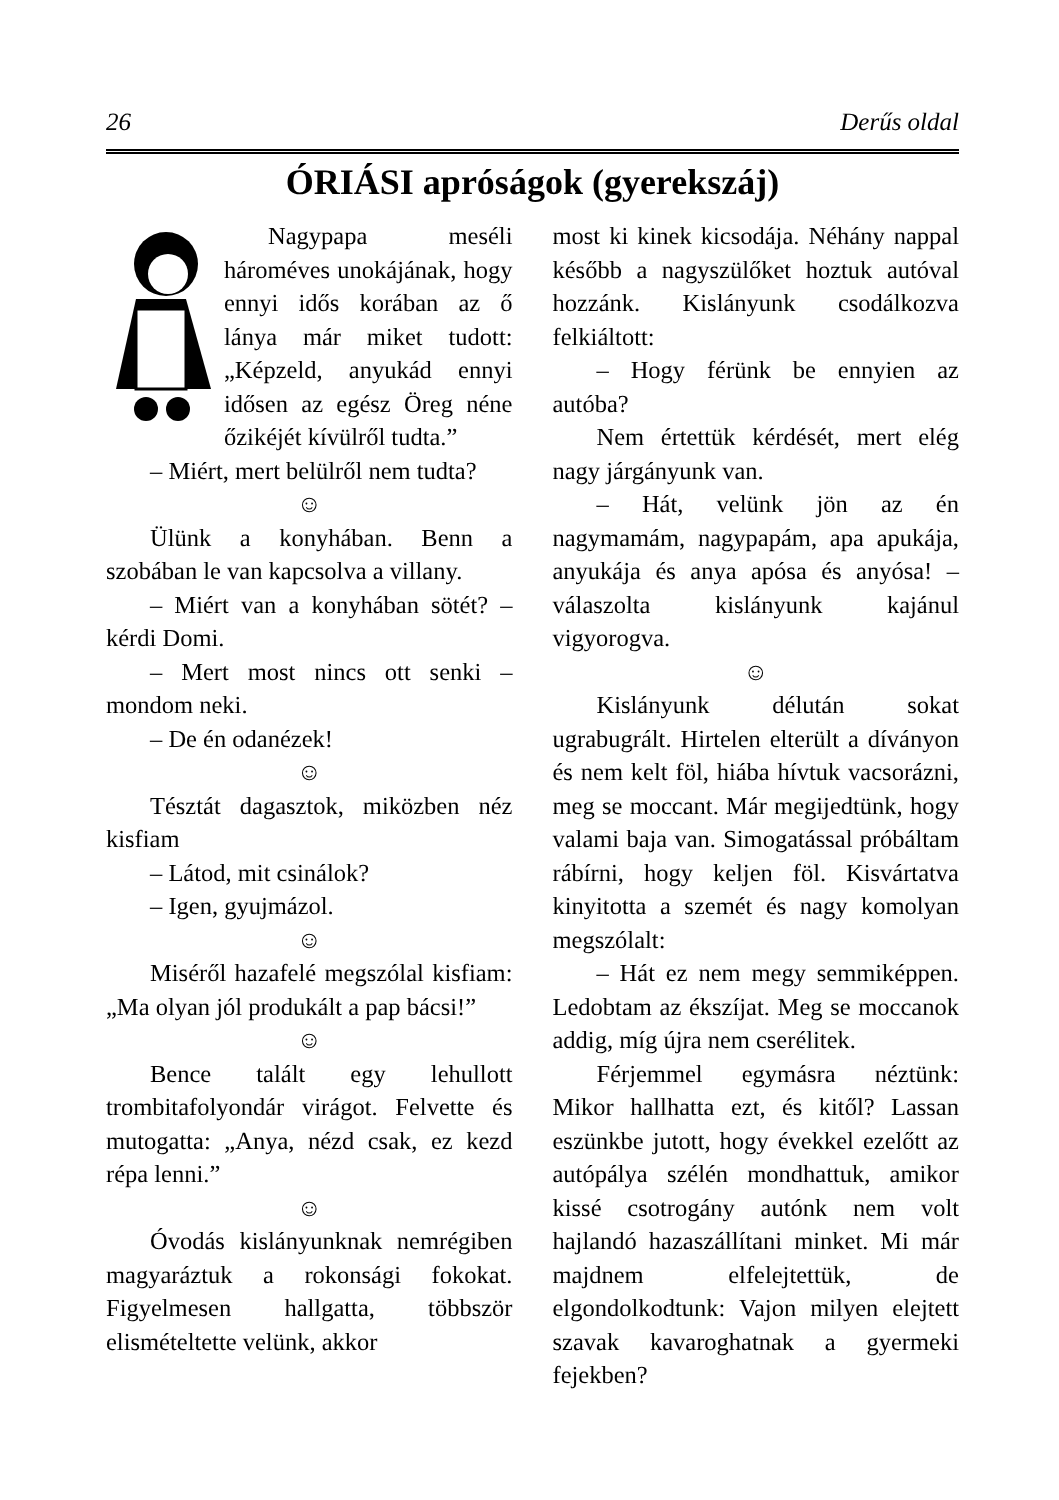26 Derűs oldal
ÓRIÁSI apróságok (gyerekszáj)
Nagypapa meséli háromé­ves unokájának, hogy ennyi idős korában az ő lánya már miket tudott: „Képzeld, anyukád ennyi idősen az egész Öreg néne őzikéjét kívülről tudta.”
– Miért, mert belülről nem tudta?
☺
Ülünk a konyhában. Benn a szobában le van kapcsolva a villany.
– Miért van a konyhában sötét? – kérdi Domi.
– Mert most nincs ott senki – mondom neki.
– De én odanézek!
☺
Tésztát dagasztok, miközben néz kisfiam
– Látod, mit csinálok?
– Igen, gyujmázol.
☺
Miséről hazafelé megszólal kisfiam: „Ma olyan jól produkált a pap bácsi!”
☺
Bence talált egy lehullott trombitafolyondár virágot. Felvette és mutogatta: „Anya, nézd csak, ez kezd répa lenni.”
☺
Óvodás kislányunknak nemrégiben magyaráztuk a rokonsági fokokat. Figyelmesen hallgatta, többször elismételtette velünk, akkor
most ki kinek kicsodája. Néhány nappal később a nagyszülőket hoztuk autóval hozzánk. Kislányunk csodálkozva felkiáltott:
– Hogy férünk be ennyien az autóba?
Nem értettük kérdését, mert elég nagy járgányunk van.
– Hát, velünk jön az én nagymamám, nagypapám, apa apukája, anyukája és anya apósa és anyósa! – válaszolta kislányunk kajánul vigyorogva.
☺
Kislányunk délután sokat ugrabugrált. Hirtelen elterült a díványon és nem kelt föl, hiába hívtuk vacsorázni, meg se moccant. Már megijedtünk, hogy valami baja van. Simogatással próbáltam rábírni, hogy keljen föl. Kisvártatva kinyitotta a szemét és nagy komolyan megszólalt:
– Hát ez nem megy semmiképpen. Ledobtam az ékszíjat. Meg se moccanok addig, míg újra nem cserélitek.
Férjemmel egymásra néztünk: Mikor hallhatta ezt, és kitől? Lassan eszünkbe jutott, hogy évekkel ezelőtt az autópálya szélén mondhattuk, amikor kissé csotrogány autónk nem volt hajlandó hazaszállítani minket. Mi már majdnem elfelejtettük, de elgondolkodtunk: Vajon milyen elejtett szavak kavaroghatnak a gyermeki fejekben?